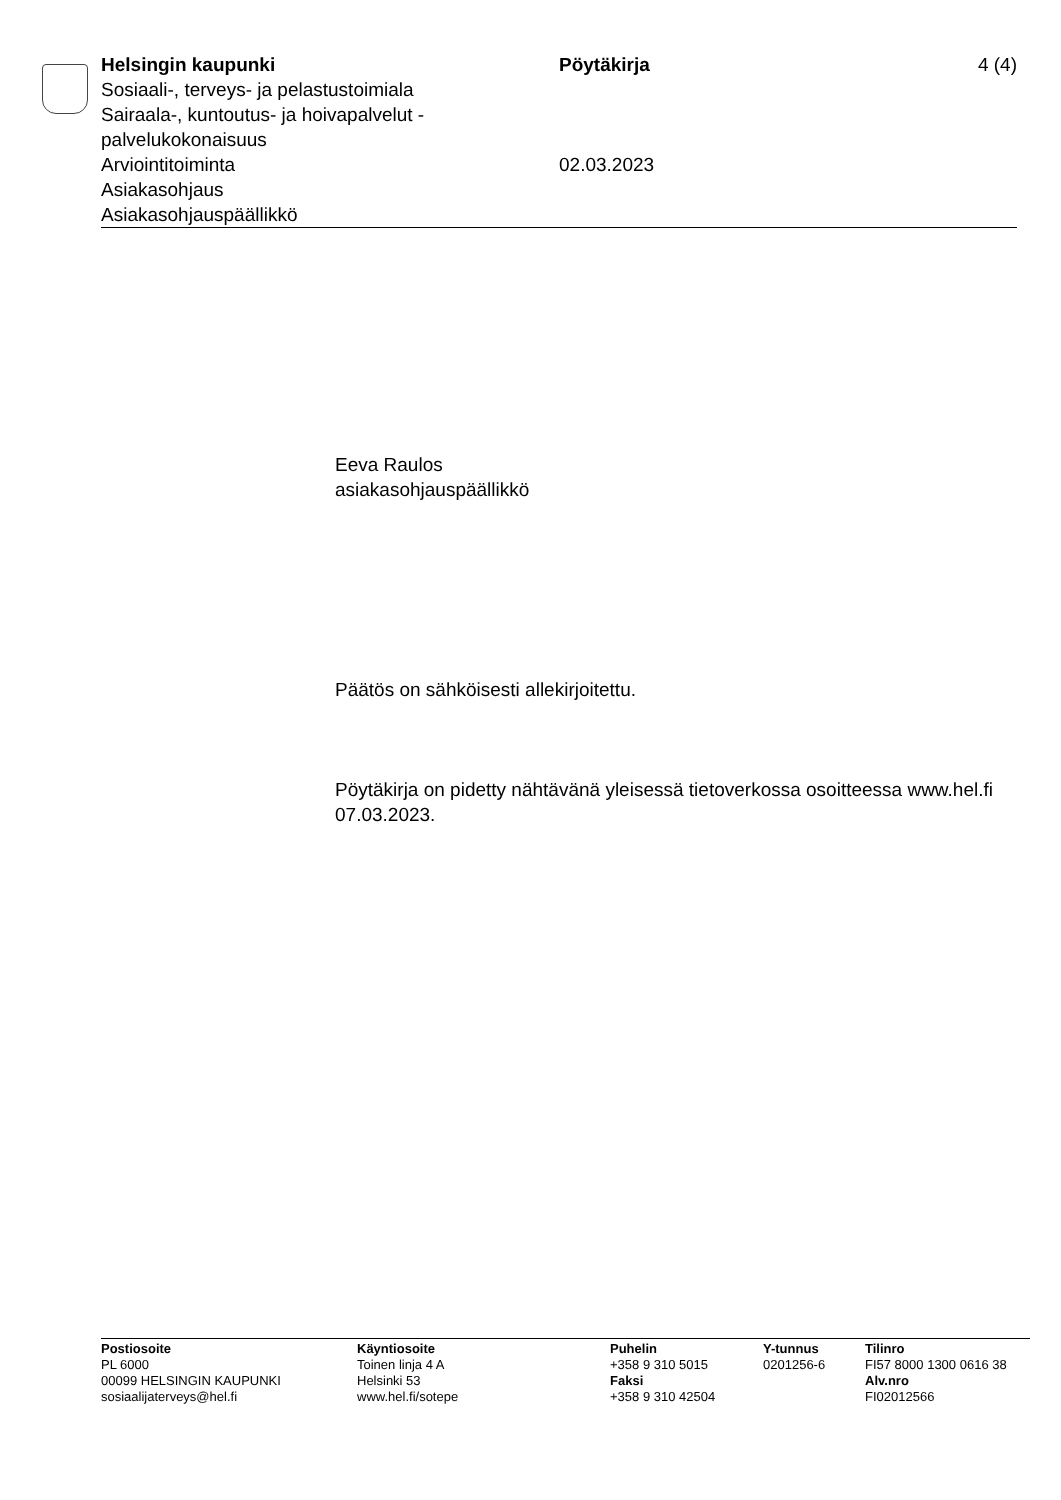Helsingin kaupunki
Sosiaali-, terveys- ja pelastustoimiala
Sairaala-, kuntoutus- ja hoivapalvelut -
palvelukokonaisuus
Arviointitoiminta
Asiakasohjaus
Asiakasohjauspäällikkö
Pöytäkirja
02.03.2023
4 (4)
Eeva Raulos
asiakasohjauspäällikkö
Päätös on sähköisesti allekirjoitettu.
Pöytäkirja on pidetty nähtävänä yleisessä tietoverkossa osoitteessa www.hel.fi 07.03.2023.
Postiosoite
PL 6000
00099 HELSINGIN KAUPUNKI
sosiaalijaterveys@hel.fi
Käyntiosoite
Toinen linja 4 A
Helsinki 53
www.hel.fi/sotepe
Puhelin
+358 9 310 5015
Faksi
+358 9 310 42504
Y-tunnus
0201256-6
Tilinro
FI57 8000 1300 0616 38
Alv.nro
FI02012566